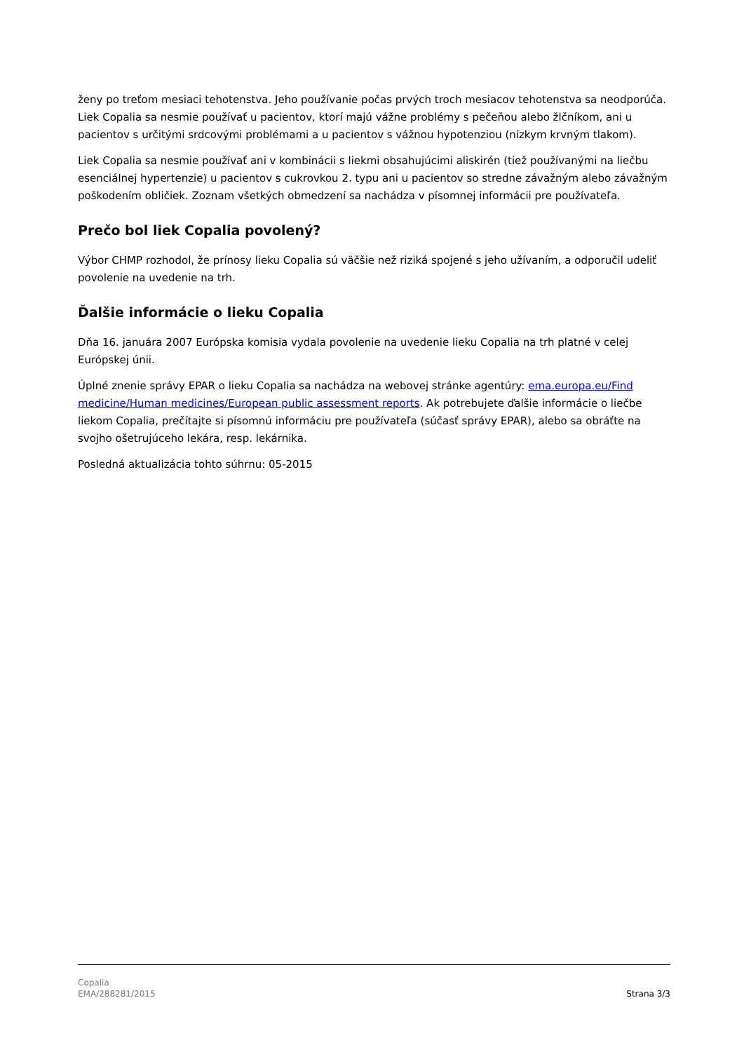ženy po treťom mesiaci tehotenstva. Jeho používanie počas prvých troch mesiacov tehotenstva sa neodporúča. Liek Copalia sa nesmie používať u pacientov, ktorí majú vážne problémy s pečeňou alebo žlčníkom, ani u pacientov s určitými srdcovými problémami a u pacientov s vážnou hypotenziou (nízkym krvným tlakom).
Liek Copalia sa nesmie používať ani v kombinácii s liekmi obsahujúcimi aliskirén (tiež používanými na liečbu esenciálnej hypertenzie) u pacientov s cukrovkou 2. typu ani u pacientov so stredne závažným alebo závažným poškodením obličiek. Zoznam všetkých obmedzení sa nachádza v písomnej informácii pre používateľa.
Prečo bol liek Copalia povolený?
Výbor CHMP rozhodol, že prínosy lieku Copalia sú väčšie než riziká spojené s jeho užívaním, a odporučil udeliť povolenie na uvedenie na trh.
Ďalšie informácie o lieku Copalia
Dňa 16. januára 2007 Európska komisia vydala povolenie na uvedenie lieku Copalia na trh platné v celej Európskej únii.
Úplné znenie správy EPAR o lieku Copalia sa nachádza na webovej stránke agentúry: ema.europa.eu/Find medicine/Human medicines/European public assessment reports. Ak potrebujete ďalšie informácie o liečbe liekom Copalia, prečítajte si písomnú informáciu pre používateľa (súčasť správy EPAR), alebo sa obráťte na svojho ošetrujúceho lekára, resp. lekárnika.
Posledná aktualizácia tohto súhrnu: 05-2015
Copalia
EMA/288281/2015
Strana 3/3